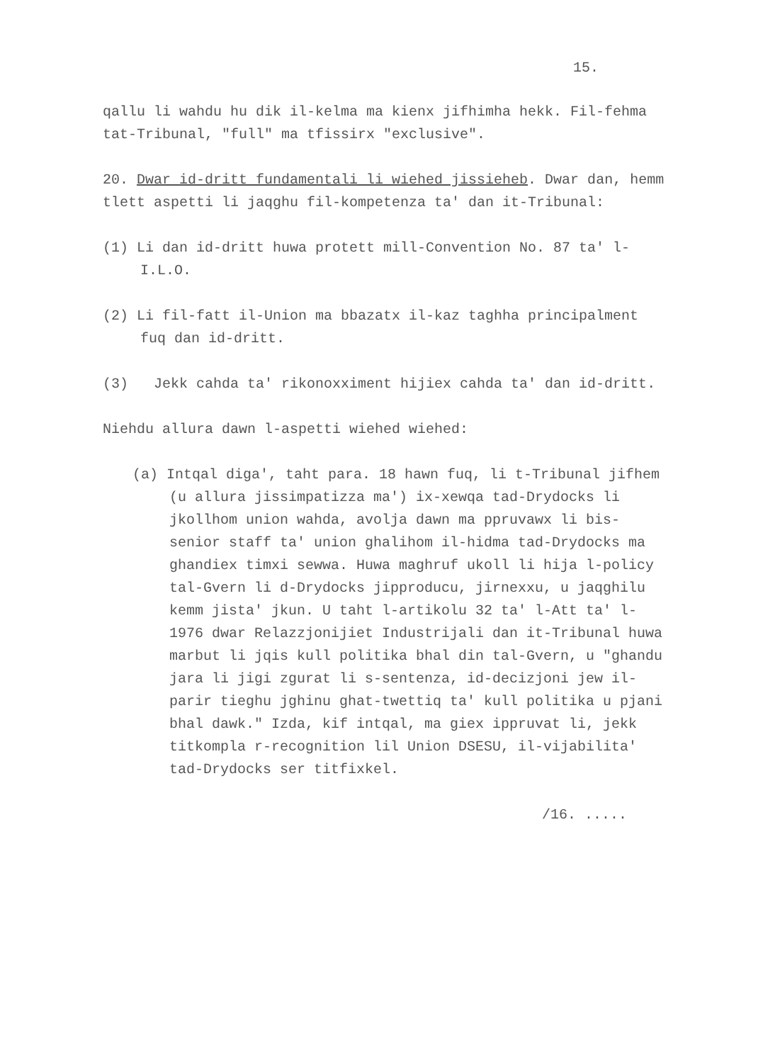15.
qallu li wahdu hu dik il-kelma ma kienx jifhimha hekk. Fil-fehma tat-Tribunal, "full" ma tfissirx "exclusive".
20. Dwar id-dritt fundamentali li wiehed jissieheb. Dwar dan, hemm tlett aspetti li jaqghu fil-kompetenza ta' dan it-Tribunal:
(1) Li dan id-dritt huwa protett mill-Convention No. 87 ta' l-I.L.O.
(2) Li fil-fatt il-Union ma bbazatx il-kaz taghha principalment fuq dan id-dritt.
(3) Jekk cahda ta' rikonoxximent hijiex cahda ta' dan id-dritt.
Niehdu allura dawn l-aspetti wiehed wiehed:
(a) Intqal diga', taht para. 18 hawn fuq, li t-Tribunal jifhem (u allura jissimpatizza ma') ix-xewqa tad-Drydocks li jkollhom union wahda, avolja dawn ma ppruvawx li bis-senior staff ta' union ghalihom il-hidma tad-Drydocks ma ghandiex timxi sewwa. Huwa maghruf ukoll li hija l-policy tal-Gvern li d-Drydocks jipproducu, jirnexxu, u jaqghilu kemm jista' jkun. U taht l-artikolu 32 ta' l-Att ta' l-1976 dwar Relazzjonijiet Industrijali dan it-Tribunal huwa marbut li jqis kull politika bhal din tal-Gvern, u "ghandu jara li jigi zgurat li s-sentenza, id-decizjoni jew il-parir tieghu jghinu ghat-twettiq ta' kull politika u pjani bhal dawk." Izda, kif intqal, ma giex ippruvat li, jekk titkompla r-recognition lil Union DSESU, il-vijabilita' tad-Drydocks ser titfixkel.
/16. .....